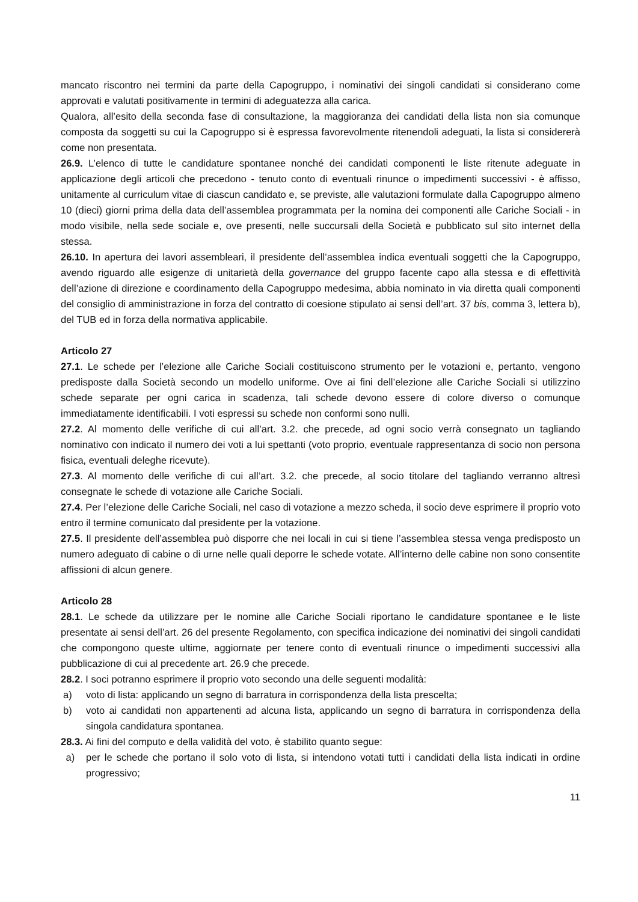mancato riscontro nei termini da parte della Capogruppo, i nominativi dei singoli candidati si considerano come approvati e valutati positivamente in termini di adeguatezza alla carica.
Qualora, all’esito della seconda fase di consultazione, la maggioranza dei candidati della lista non sia comunque composta da soggetti su cui la Capogruppo si è espressa favorevolmente ritenendoli adeguati, la lista si considererà come non presentata.
26.9. L’elenco di tutte le candidature spontanee nonché dei candidati componenti le liste ritenute adeguate in applicazione degli articoli che precedono - tenuto conto di eventuali rinunce o impedimenti successivi - è affisso, unitamente al curriculum vitae di ciascun candidato e, se previste, alle valutazioni formulate dalla Capogruppo almeno 10 (dieci) giorni prima della data dell’assemblea programmata per la nomina dei componenti alle Cariche Sociali - in modo visibile, nella sede sociale e, ove presenti, nelle succursali della Società e pubblicato sul sito internet della stessa.
26.10. In apertura dei lavori assembleari, il presidente dell’assemblea indica eventuali soggetti che la Capogruppo, avendo riguardo alle esigenze di unitarietà della governance del gruppo facente capo alla stessa e di effettività dell’azione di direzione e coordinamento della Capogruppo medesima, abbia nominato in via diretta quali componenti del consiglio di amministrazione in forza del contratto di coesione stipulato ai sensi dell’art. 37 bis, comma 3, lettera b), del TUB ed in forza della normativa applicabile.
Articolo 27
27.1. Le schede per l’elezione alle Cariche Sociali costituiscono strumento per le votazioni e, pertanto, vengono predisposte dalla Società secondo un modello uniforme. Ove ai fini dell’elezione alle Cariche Sociali si utilizzino schede separate per ogni carica in scadenza, tali schede devono essere di colore diverso o comunque immediatamente identificabili. I voti espressi su schede non conformi sono nulli.
27.2. Al momento delle verifiche di cui all’art. 3.2. che precede, ad ogni socio verrà consegnato un tagliando nominativo con indicato il numero dei voti a lui spettanti (voto proprio, eventuale rappresentanza di socio non persona fisica, eventuali deleghe ricevute).
27.3. Al momento delle verifiche di cui all’art. 3.2. che precede, al socio titolare del tagliando verranno altresì consegnate le schede di votazione alle Cariche Sociali.
27.4. Per l’elezione delle Cariche Sociali, nel caso di votazione a mezzo scheda, il socio deve esprimere il proprio voto entro il termine comunicato dal presidente per la votazione.
27.5. Il presidente dell’assemblea può disporre che nei locali in cui si tiene l’assemblea stessa venga predisposto un numero adeguato di cabine o di urne nelle quali deporre le schede votate. All’interno delle cabine non sono consentite affissioni di alcun genere.
Articolo 28
28.1. Le schede da utilizzare per le nomine alle Cariche Sociali riportano le candidature spontanee e le liste presentate ai sensi dell’art. 26 del presente Regolamento, con specifica indicazione dei nominativi dei singoli candidati che compongono queste ultime, aggiornate per tenere conto di eventuali rinunce o impedimenti successivi alla pubblicazione di cui al precedente art. 26.9 che precede.
28.2. I soci potranno esprimere il proprio voto secondo una delle seguenti modalità:
a) voto di lista: applicando un segno di barratura in corrispondenza della lista prescelta;
b) voto ai candidati non appartenenti ad alcuna lista, applicando un segno di barratura in corrispondenza della singola candidatura spontanea.
28.3. Ai fini del computo e della validità del voto, è stabilito quanto segue:
a) per le schede che portano il solo voto di lista, si intendono votati tutti i candidati della lista indicati in ordine progressivo;
11